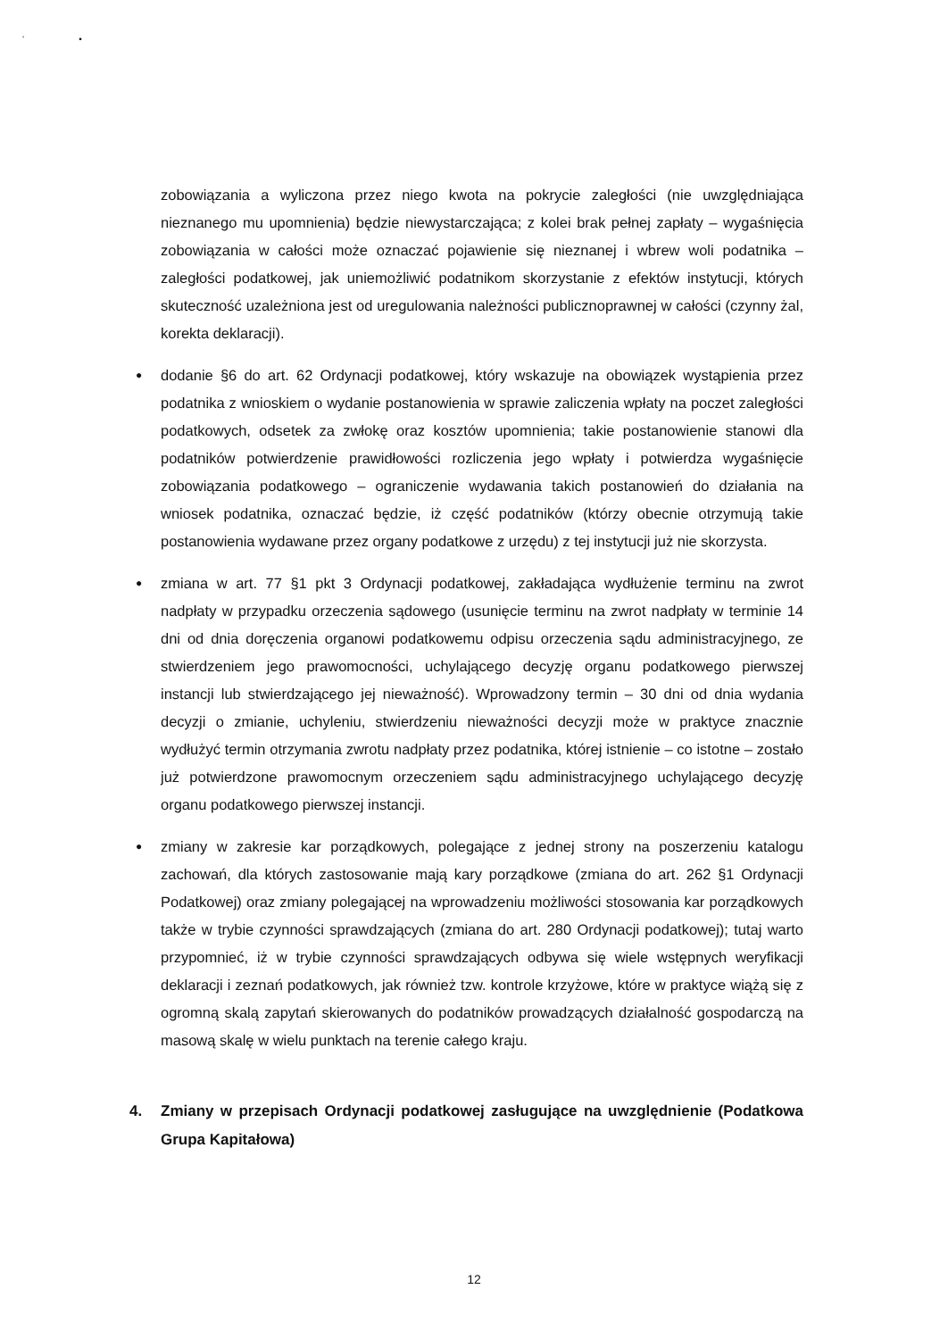‘ •
zobowiązania a wyliczona przez niego kwota na pokrycie zaległości (nie uwzględniająca nieznanego mu upomnienia) będzie niewystarczająca; z kolei brak pełnej zapłaty – wygaśnięcia zobowiązania w całości może oznaczać pojawienie się nieznanej i wbrew woli podatnika – zaległości podatkowej, jak uniemożliwić podatnikom skorzystanie z efektów instytucji, których skuteczność uzależniona jest od uregulowania należności publicznoprawnej w całości (czynny żal, korekta deklaracji).
●
dodanie §6 do art. 62 Ordynacji podatkowej, który wskazuje na obowiązek wystąpienia przez podatnika z wnioskiem o wydanie postanowienia w sprawie zaliczenia wpłaty na poczet zaległości podatkowych, odsetek za zwłokę oraz kosztów upomnienia; takie postanowienie stanowi dla podatników potwierdzenie prawidłowości rozliczenia jego wpłaty i potwierdza wygaśnięcie zobowiązania podatkowego – ograniczenie wydawania takich postanowień do działania na wniosek podatnika, oznaczać będzie, iż część podatników (którzy obecnie otrzymują takie postanowienia wydawane przez organy podatkowe z urzędu) z tej instytucji już nie skorzysta.
●
zmiana w art. 77 §1 pkt 3 Ordynacji podatkowej, zakładająca wydłużenie terminu na zwrot nadpłaty w przypadku orzeczenia sądowego (usunięcie terminu na zwrot nadpłaty w terminie 14 dni od dnia doręczenia organowi podatkowemu odpisu orzeczenia sądu administracyjnego, ze stwierdzeniem jego prawomocności, uchylającego decyzję organu podatkowego pierwszej instancji lub stwierdzającego jej nieważność). Wprowadzony termin – 30 dni od dnia wydania decyzji o zmianie, uchyleniu, stwierdzeniu nieważności decyzji może w praktyce znacznie wydłużyć termin otrzymania zwrotu nadpłaty przez podatnika, której istnienie – co istotne – zostało już potwierdzone prawomocnym orzeczeniem sądu administracyjnego uchylającego decyzję organu podatkowego pierwszej instancji.
●
zmiany w zakresie kar porządkowych, polegające z jednej strony na poszerzeniu katalogu zachowań, dla których zastosowanie mają kary porządkowe (zmiana do art. 262 §1 Ordynacji Podatkowej) oraz zmiany polegającej na wprowadzeniu możliwości stosowania kar porządkowych także w trybie czynności sprawdzających (zmiana do art. 280 Ordynacji podatkowej); tutaj warto przypomnieć, iż w trybie czynności sprawdzających odbywa się wiele wstępnych weryfikacji deklaracji i zeznań podatkowych, jak również tzw. kontrole krzyżowe, które w praktyce wiążą się z ogromną skalą zapytań skierowanych do podatników prowadzących działalność gospodarczą na masową skalę w wielu punktach na terenie całego kraju.
4. Zmiany w przepisach Ordynacji podatkowej zasługujące na uwzględnienie (Podatkowa Grupa Kapitałowa)
12